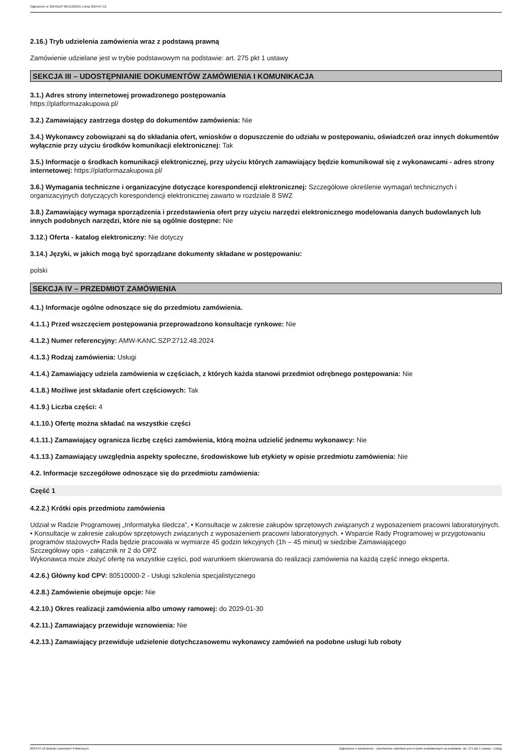Ogłoszenie nr 2024/BZP 00411262/01 z dnia 2024-07-12
2.16.) Tryb udzielenia zamówienia wraz z podstawą prawną
Zamówienie udzielane jest w trybie podstawowym na podstawie: art. 275 pkt 1 ustawy
SEKCJA III – UDOSTĘPNIANIE DOKUMENTÓW ZAMÓWIENIA I KOMUNIKACJA
3.1.) Adres strony internetowej prowadzonego postępowania
https://platformazakupowa.pl/
3.2.) Zamawiający zastrzega dostęp do dokumentów zamówienia: Nie
3.4.) Wykonawcy zobowiązani są do składania ofert, wniosków o dopuszczenie do udziału w postępowaniu, oświadczeń oraz innych dokumentów wyłącznie przy użyciu środków komunikacji elektronicznej: Tak
3.5.) Informacje o środkach komunikacji elektronicznej, przy użyciu których zamawiający będzie komunikował się z wykonawcami - adres strony internetowej: https://platformazakupowa.pl/
3.6.) Wymagania techniczne i organizacyjne dotyczące korespondencji elektronicznej: Szczegółowe określenie wymagań technicznych i organizacyjnych dotyczących korespondencji elektronicznej zawarto w rozdziale 8 SWZ
3.8.) Zamawiający wymaga sporządzenia i przedstawienia ofert przy użyciu narzędzi elektronicznego modelowania danych budowlanych lub innych podobnych narzędzi, które nie są ogólnie dostępne: Nie
3.12.) Oferta - katalog elektroniczny: Nie dotyczy
3.14.) Języki, w jakich mogą być sporządzane dokumenty składane w postępowaniu:
polski
SEKCJA IV – PRZEDMIOT ZAMÓWIENIA
4.1.) Informacje ogólne odnoszące się do przedmiotu zamówienia.
4.1.1.) Przed wszczęciem postępowania przeprowadzono konsultacje rynkowe: Nie
4.1.2.) Numer referencyjny: AMW-KANC.SZP.2712.48.2024
4.1.3.) Rodzaj zamówienia: Usługi
4.1.4.) Zamawiający udziela zamówienia w częściach, z których każda stanowi przedmiot odrębnego postępowania: Nie
4.1.8.) Możliwe jest składanie ofert częściowych: Tak
4.1.9.) Liczba części: 4
4.1.10.) Ofertę można składać na wszystkie części
4.1.11.) Zamawiający ogranicza liczbę części zamówienia, którą można udzielić jednemu wykonawcy: Nie
4.1.13.) Zamawiający uwzględnia aspekty społeczne, środowiskowe lub etykiety w opisie przedmiotu zamówienia: Nie
4.2. Informacje szczegółowe odnoszące się do przedmiotu zamówienia:
Część 1
4.2.2.) Krótki opis przedmiotu zamówienia
Udział w Radzie Programowej „Informatyka śledcza”, • Konsultacje w zakresie zakupów sprzętowych związanych z wyposażeniem pracowni laboratoryjnych.
• Konsultacje w zakresie zakupów sprzętowych związanych z wyposażeniem pracowni laboratoryjnych. • Wsparcie Rady Programowej w przygotowaniu programów stażowych• Rada będzie pracowała w wymiarze 45 godzin lekcyjnych (1h – 45 minut) w siedzibie Zamawiającego
Szczegółowy opis - załącznik nr 2 do OPZ
Wykonawca może złożyć ofertę na wszystkie części, pod warunkiem skierowania do realizacji zamówienia na każdą część innego eksperta.
4.2.6.) Główny kod CPV: 80510000-2 - Usługi szkolenia specjalistycznego
4.2.8.) Zamówienie obejmuje opcje: Nie
4.2.10.) Okres realizacji zamówienia albo umowy ramowej: do 2029-01-30
4.2.11.) Zamawiający przewiduje wznowienia: Nie
4.2.13.) Zamawiający przewiduje udzielenie dotychczasowemu wykonawcy zamówień na podobne usługi lub roboty
2024-07-12 Biuletyn Zamówień Publicznych Ogłoszenie o zamówieniu - Zamówienie udzielane jest w trybie podstawowym na podstawie: art. 275 pkt 1 ustawy - Usługi